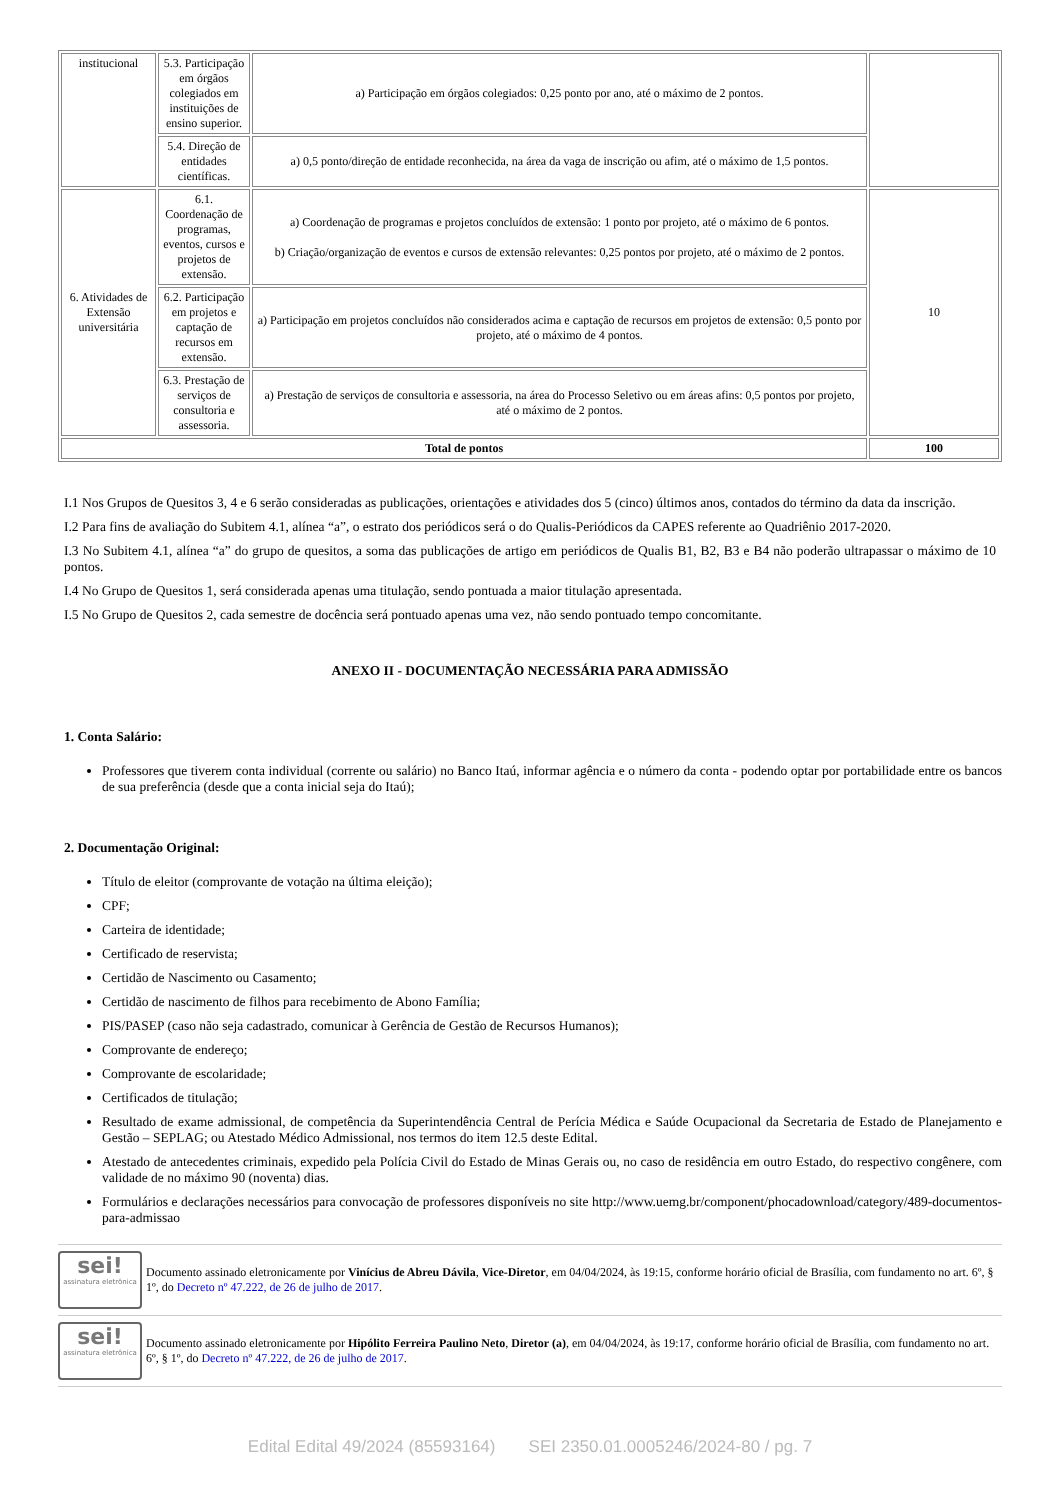| institucional | 5.3. Participação em órgãos colegiados em instituições de ensino superior. | a) Participação em órgãos colegiados: 0,25 ponto por ano, até o máximo de 2 pontos. | |
| | 5.4. Direção de entidades científicas. | a) 0,5 ponto/direção de entidade reconhecida, na área da vaga de inscrição ou afim, até o máximo de 1,5 pontos. | |
| 6. Atividades de Extensão universitária | 6.1. Coordenação de programas, eventos, cursos e projetos de extensão. | a) Coordenação de programas e projetos concluídos de extensão: 1 ponto por projeto, até o máximo de 6 pontos. b) Criação/organização de eventos e cursos de extensão relevantes: 0,25 pontos por projeto, até o máximo de 2 pontos. | 10 |
| | 6.2. Participação em projetos e captação de recursos em extensão. | a) Participação em projetos concluídos não considerados acima e captação de recursos em projetos de extensão: 0,5 ponto por projeto, até o máximo de 4 pontos. | |
| | 6.3. Prestação de serviços de consultoria e assessoria. | a) Prestação de serviços de consultoria e assessoria, na área do Processo Seletivo ou em áreas afins: 0,5 pontos por projeto, até o máximo de 2 pontos. | |
| Total de pontos | | | 100 |
I.1 Nos Grupos de Quesitos 3, 4 e 6 serão consideradas as publicações, orientações e atividades dos 5 (cinco) últimos anos, contados do término da data da inscrição.
I.2 Para fins de avaliação do Subitem 4.1, alínea “a”, o estrato dos periódicos será o do Qualis-Periódicos da CAPES referente ao Quadriênio 2017-2020.
I.3 No Subitem 4.1, alínea “a” do grupo de quesitos, a soma das publicações de artigo em periódicos de Qualis B1, B2, B3 e B4 não poderão ultrapassar o máximo de 10 pontos.
I.4 No Grupo de Quesitos 1, será considerada apenas uma titulação, sendo pontuada a maior titulação apresentada.
I.5 No Grupo de Quesitos 2, cada semestre de docência será pontuado apenas uma vez, não sendo pontuado tempo concomitante.
ANEXO II - DOCUMENTAÇÃO NECESSÁRIA PARA ADMISSÃO
1. Conta Salário:
Professores que tiverem conta individual (corrente ou salário) no Banco Itaú, informar agência e o número da conta - podendo optar por portabilidade entre os bancos de sua preferência (desde que a conta inicial seja do Itaú);
2. Documentação Original:
Título de eleitor (comprovante de votação na última eleição);
CPF;
Carteira de identidade;
Certificado de reservista;
Certidão de Nascimento ou Casamento;
Certidão de nascimento de filhos para recebimento de Abono Família;
PIS/PASEP (caso não seja cadastrado, comunicar à Gerência de Gestão de Recursos Humanos);
Comprovante de endereço;
Comprovante de escolaridade;
Certificados de titulação;
Resultado de exame admissional, de competência da Superintendência Central de Perícia Médica e Saúde Ocupacional da Secretaria de Estado de Planejamento e Gestão – SEPLAG; ou Atestado Médico Admissional, nos termos do item 12.5 deste Edital.
Atestado de antecedentes criminais, expedido pela Polícia Civil do Estado de Minas Gerais ou, no caso de residência em outro Estado, do respectivo congênere, com validade de no máximo 90 (noventa) dias.
Formulários e declarações necessários para convocação de professores disponíveis no site http://www.uemg.br/component/phocadownload/category/489-documentos-para-admissao
sei!
assinatura eletrônica
Documento assinado eletronicamente por Vinícius de Abreu Dávila, Vice-Diretor, em 04/04/2024, às 19:15, conforme horário oficial de Brasília, com fundamento no art. 6º, § 1º, do Decreto nº 47.222, de 26 de julho de 2017.
sei!
assinatura eletrônica
Documento assinado eletronicamente por Hipólito Ferreira Paulino Neto, Diretor (a), em 04/04/2024, às 19:17, conforme horário oficial de Brasília, com fundamento no art. 6º, § 1º, do Decreto nº 47.222, de 26 de julho de 2017.
Edital Edital 49/2024 (85593164) SEI 2350.01.0005246/2024-80 / pg. 7